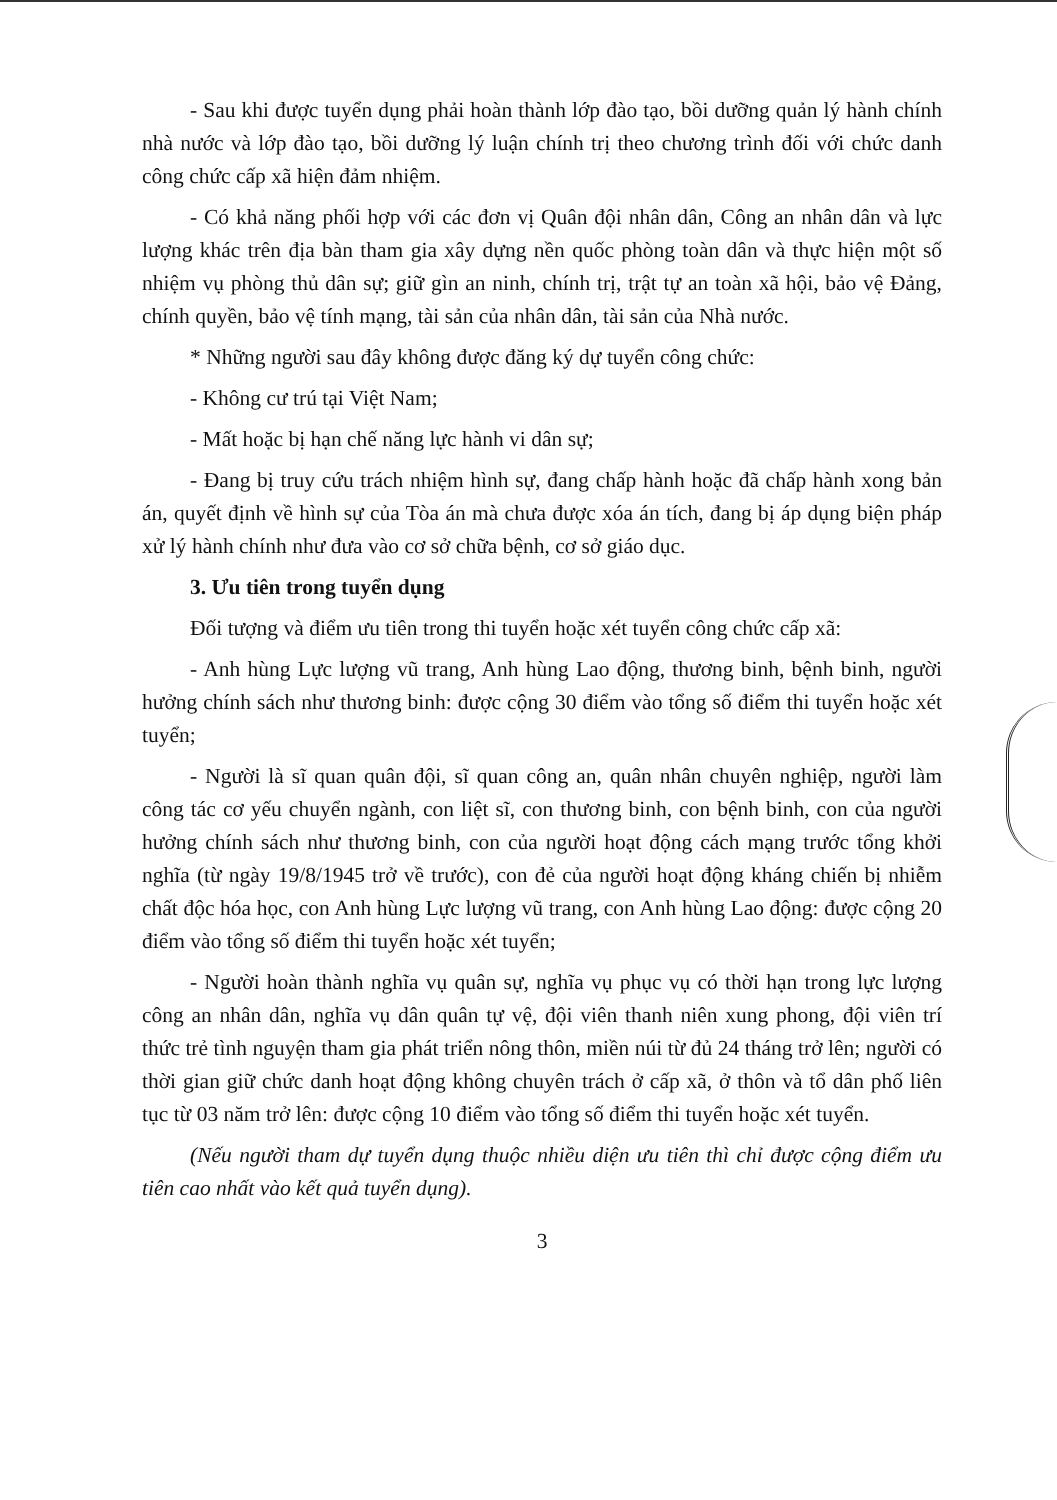- Sau khi được tuyển dụng phải hoàn thành lớp đào tạo, bồi dưỡng quản lý hành chính nhà nước và lớp đào tạo, bồi dưỡng lý luận chính trị theo chương trình đối với chức danh công chức cấp xã hiện đảm nhiệm.
- Có khả năng phối hợp với các đơn vị Quân đội nhân dân, Công an nhân dân và lực lượng khác trên địa bàn tham gia xây dựng nền quốc phòng toàn dân và thực hiện một số nhiệm vụ phòng thủ dân sự; giữ gìn an ninh, chính trị, trật tự an toàn xã hội, bảo vệ Đảng, chính quyền, bảo vệ tính mạng, tài sản của nhân dân, tài sản của Nhà nước.
* Những người sau đây không được đăng ký dự tuyển công chức:
- Không cư trú tại Việt Nam;
- Mất hoặc bị hạn chế năng lực hành vi dân sự;
- Đang bị truy cứu trách nhiệm hình sự, đang chấp hành hoặc đã chấp hành xong bản án, quyết định về hình sự của Tòa án mà chưa được xóa án tích, đang bị áp dụng biện pháp xử lý hành chính như đưa vào cơ sở chữa bệnh, cơ sở giáo dục.
3. Ưu tiên trong tuyển dụng
Đối tượng và điểm ưu tiên trong thi tuyển hoặc xét tuyển công chức cấp xã:
- Anh hùng Lực lượng vũ trang, Anh hùng Lao động, thương binh, bệnh binh, người hưởng chính sách như thương binh: được cộng 30 điểm vào tổng số điểm thi tuyển hoặc xét tuyển;
- Người là sĩ quan quân đội, sĩ quan công an, quân nhân chuyên nghiệp, người làm công tác cơ yếu chuyển ngành, con liệt sĩ, con thương binh, con bệnh binh, con của người hưởng chính sách như thương binh, con của người hoạt động cách mạng trước tổng khởi nghĩa (từ ngày 19/8/1945 trở về trước), con đẻ của người hoạt động kháng chiến bị nhiễm chất độc hóa học, con Anh hùng Lực lượng vũ trang, con Anh hùng Lao động: được cộng 20 điểm vào tổng số điểm thi tuyển hoặc xét tuyển;
- Người hoàn thành nghĩa vụ quân sự, nghĩa vụ phục vụ có thời hạn trong lực lượng công an nhân dân, nghĩa vụ dân quân tự vệ, đội viên thanh niên xung phong, đội viên trí thức trẻ tình nguyện tham gia phát triển nông thôn, miền núi từ đủ 24 tháng trở lên; người có thời gian giữ chức danh hoạt động không chuyên trách ở cấp xã, ở thôn và tổ dân phố liên tục từ 03 năm trở lên: được cộng 10 điểm vào tổng số điểm thi tuyển hoặc xét tuyển.
(Nếu người tham dự tuyển dụng thuộc nhiều diện ưu tiên thì chỉ được cộng điểm ưu tiên cao nhất vào kết quả tuyển dụng).
3